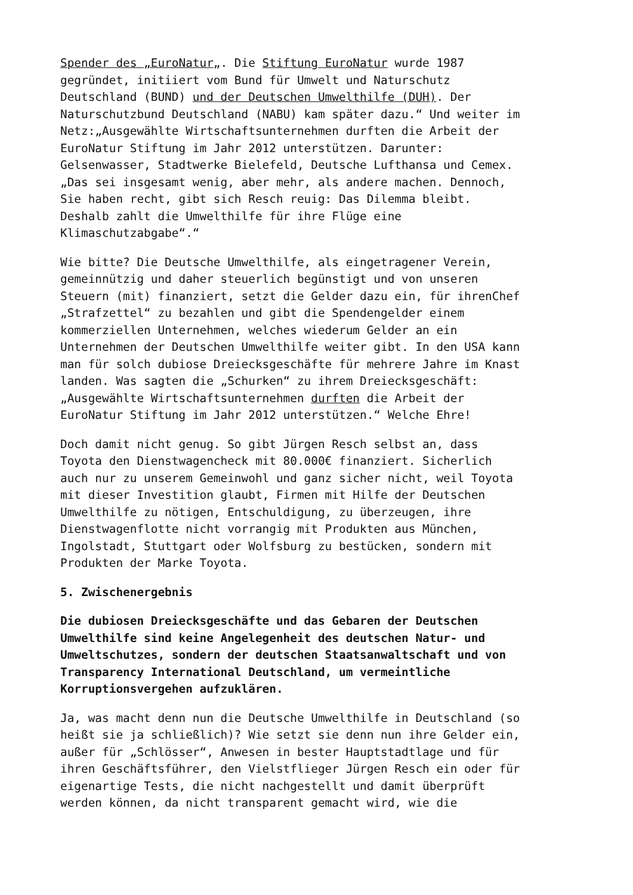Spender des „EuroNatur„. Die Stiftung EuroNatur wurde 1987 gegründet, initiiert vom Bund für Umwelt und Naturschutz Deutschland (BUND) und der Deutschen Umwelthilfe (DUH). Der Naturschutzbund Deutschland (NABU) kam später dazu.“ Und weiter im Netz:„Ausgewählte Wirtschaftsunternehmen durften die Arbeit der EuroNatur Stiftung im Jahr 2012 unterstützen. Darunter: Gelsenwasser, Stadtwerke Bielefeld, Deutsche Lufthansa und Cemex. „Das sei insgesamt wenig, aber mehr, als andere machen. Dennoch, Sie haben recht, gibt sich Resch reuig: Das Dilemma bleibt. Deshalb zahlt die Umwelthilfe für ihre Flüge eine Klimaschutzabgabe“.“
Wie bitte? Die Deutsche Umwelthilfe, als eingetragener Verein, gemeinnützig und daher steuerlich begünstigt und von unseren Steuern (mit) finanziert, setzt die Gelder dazu ein, für ihrenChef „Strafzettel“ zu bezahlen und gibt die Spendengelder einem kommerziellen Unternehmen, welches wiederum Gelder an ein Unternehmen der Deutschen Umwelthilfe weiter gibt. In den USA kann man für solch dubiose Dreiecksgeschäfte für mehrere Jahre im Knast landen. Was sagten die „Schurken“ zu ihrem Dreiecksgeschäft: „Ausgewählte Wirtschaftsunternehmen durften die Arbeit der EuroNatur Stiftung im Jahr 2012 unterstützen.“ Welche Ehre!
Doch damit nicht genug. So gibt Jürgen Resch selbst an, dass Toyota den Dienstwagencheck mit 80.000€ finanziert. Sicherlich auch nur zu unserem Gemeinwohl und ganz sicher nicht, weil Toyota mit dieser Investition glaubt, Firmen mit Hilfe der Deutschen Umwelthilfe zu nötigen, Entschuldigung, zu überzeugen, ihre Dienstwagenflotte nicht vorrangig mit Produkten aus München, Ingolstadt, Stuttgart oder Wolfsburg zu bestücken, sondern mit Produkten der Marke Toyota.
5. Zwischenergebnis
Die dubiosen Dreiecksgeschäfte und das Gebaren der Deutschen Umwelthilfe sind keine Angelegenheit des deutschen Natur- und Umweltschutzes, sondern der deutschen Staatsanwaltschaft und von Transparency International Deutschland, um vermeintliche Korruptionsvergehen aufzuklären.
Ja, was macht denn nun die Deutsche Umwelthilfe in Deutschland (so heißt sie ja schließlich)? Wie setzt sie denn nun ihre Gelder ein, außer für „Schlösser“, Anwesen in bester Hauptstadtlage und für ihren Geschäftsführer, den Vielstflieger Jürgen Resch ein oder für eigenartige Tests, die nicht nachgestellt und damit überprüft werden können, da nicht transparent gemacht wird, wie die